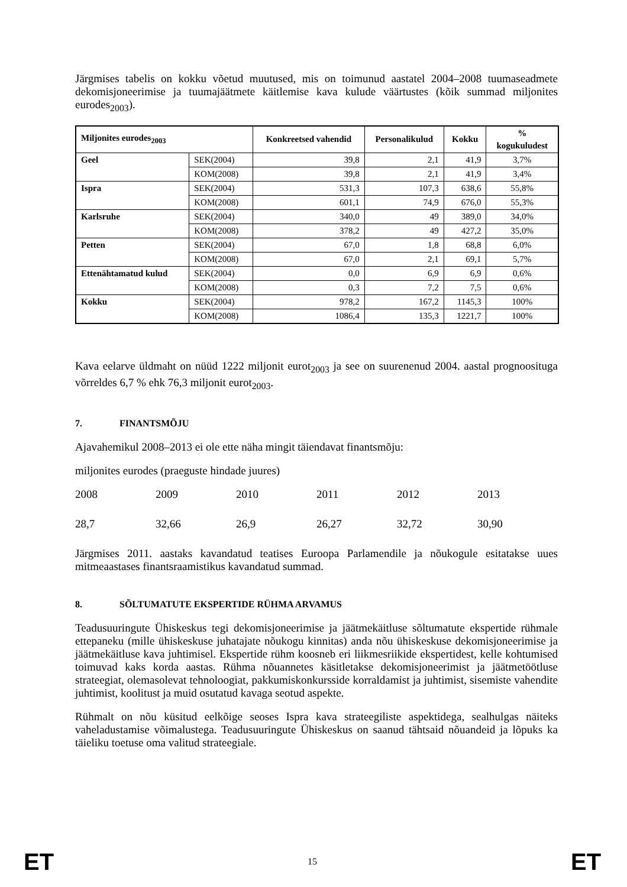Järgmises tabelis on kokku võetud muutused, mis on toimunud aastatel 2004–2008 tuumaseadmete dekomisjoneerimise ja tuumajäätmete käitlemise kava kulude väärtustes (kõik summad miljonites eurodes<sub>2003</sub>).
| Miljonites eurodes<sub>2003</sub> | | Konkreetsed vahendid | Personalikulud | Kokku | % kogukuludest |
| --- | --- | --- | --- | --- | --- |
| Geel | SEK(2004) | 39,8 | 2,1 | 41,9 | 3,7% |
| | KOM(2008) | 39,8 | 2,1 | 41,9 | 3,4% |
| Ispra | SEK(2004) | 531,3 | 107,3 | 638,6 | 55,8% |
| | KOM(2008) | 601,1 | 74,9 | 676,0 | 55,3% |
| Karlsruhe | SEK(2004) | 340,0 | 49 | 389,0 | 34,0% |
| | KOM(2008) | 378,2 | 49 | 427,2 | 35,0% |
| Petten | SEK(2004) | 67,0 | 1,8 | 68,8 | 6,0% |
| | KOM(2008) | 67,0 | 2,1 | 69,1 | 5,7% |
| Ettenähtamatud kulud | SEK(2004) | 0,0 | 6,9 | 6,9 | 0,6% |
| | KOM(2008) | 0,3 | 7,2 | 7,5 | 0,6% |
| Kokku | SEK(2004) | 978,2 | 167,2 | 1145,3 | 100% |
| | KOM(2008) | 1086,4 | 135,3 | 1221,7 | 100% |
Kava eelarve üldmaht on nüüd 1222 miljonit eurot<sub>2003</sub> ja see on suurenenud 2004. aastal prognoosituga võrreldes 6,7 % ehk 76,3 miljonit eurot<sub>2003</sub>.
7. FINANTSMÕJU
Ajavahemikul 2008–2013 ei ole ette näha mingit täiendavat finantsmõju:
miljonites eurodes (praeguste hindade juures)
2008 2009 2010 2011 2012 2013
28,7 32,66 26,9 26,27 32,72 30,90
Järgmises 2011. aastaks kavandatud teatises Euroopa Parlamendile ja nõukogule esitatakse uues mitmeaastases finantsraamistikus kavandatud summad.
8. SÕLTUMATUTE EKSPERTIDE RÜHMA ARVAMUS
Teadusuuringute Ühiskeskus tegi dekomisjoneerimise ja jäätmekäitluse sõltumatute ekspertide rühmale ettepaneku (mille ühiskeskuse juhatajate nõukogu kinnitas) anda nõu ühiskeskuse dekomisjoneerimise ja jäätmekäitluse kava juhtimisel. Ekspertide rühm koosneb eri liikmesriikide ekspertidest, kelle kohtumised toimuvad kaks korda aastas. Rühma nõuannetes käsitletakse dekomisjoneerimist ja jäätmetöötluse strateegiat, olemasolevat tehnoloogiat, pakkumiskonkursside korraldamist ja juhtimist, sisemiste vahendite juhtimist, koolitust ja muid osutatud kavaga seotud aspekte.
Rühmalt on nõu küsitud eelkõige seoses Ispra kava strateegiliste aspektidega, sealhulgas näiteks vaheladustamise võimalustega. Teadusuuringute Ühiskeskus on saanud tähtsaid nõuandeid ja lõpuks ka täieliku toetuse oma valitud strateegiale.
ET 15 ET